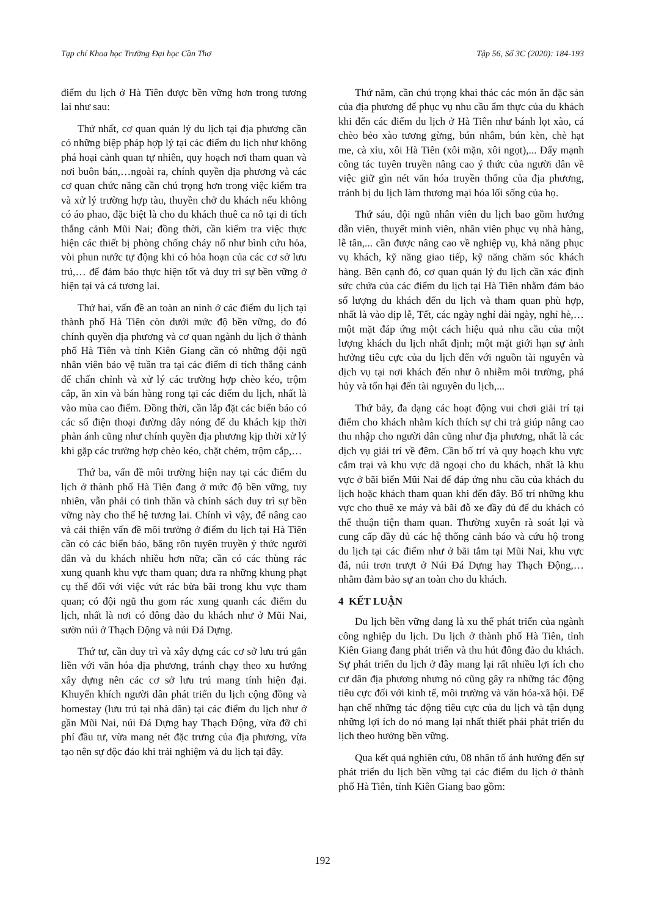Tạp chí Khoa học Trường Đại học Cần Thơ Tập 56, Số 3C (2020): 184-193
điểm du lịch ở Hà Tiên được bền vững hơn trong tương lai như sau:
Thứ nhất, cơ quan quản lý du lịch tại địa phương cần có những biệp pháp hợp lý tại các điểm du lịch như không phá hoại cảnh quan tự nhiên, quy hoạch nơi tham quan và nơi buôn bán,…ngoài ra, chính quyền địa phương và các cơ quan chức năng cần chú trọng hơn trong việc kiểm tra và xử lý trường hợp tàu, thuyền chở du khách nếu không có áo phao, đặc biệt là cho du khách thuê ca nô tại di tích thắng cảnh Mũi Nai; đồng thời, cần kiểm tra việc thực hiện các thiết bị phòng chống cháy nổ như bình cứu hỏa, vòi phun nước tự động khi có hỏa hoạn của các cơ sở lưu trú,… để đảm bảo thực hiện tốt và duy trì sự bền vững ở hiện tại và cả tương lai.
Thứ hai, vấn đề an toàn an ninh ở các điểm du lịch tại thành phố Hà Tiên còn dưới mức độ bền vững, do đó chính quyền địa phương và cơ quan ngành du lịch ở thành phố Hà Tiên và tỉnh Kiên Giang cần có những đội ngũ nhân viên bảo vệ tuần tra tại các điểm di tích thắng cảnh để chấn chỉnh và xử lý các trường hợp chèo kéo, trộm cắp, ăn xin và bán hàng rong tại các điểm du lịch, nhất là vào mùa cao điểm. Đồng thời, cần lắp đặt các biển báo có các số điện thoại đường dây nóng để du khách kịp thời phản ánh cũng như chính quyền địa phương kịp thời xử lý khi gặp các trường hợp chèo kéo, chặt chém, trộm cắp,…
Thứ ba, vấn đề môi trường hiện nay tại các điểm du lịch ở thành phố Hà Tiên đang ở mức độ bền vững, tuy nhiên, vẫn phải có tinh thần và chính sách duy trì sự bền vững này cho thế hệ tương lai. Chính vì vậy, để nâng cao và cải thiện vấn đề môi trường ở điểm du lịch tại Hà Tiên cần có các biển báo, băng rôn tuyên truyền ý thức người dân và du khách nhiều hơn nữa; cần có các thùng rác xung quanh khu vực tham quan; đưa ra những khung phạt cụ thể đối với việc vứt rác bừa bãi trong khu vực tham quan; có đội ngũ thu gom rác xung quanh các điểm du lịch, nhất là nơi có đông đảo du khách như ở Mũi Nai, sườn núi ở Thạch Động và núi Đá Dựng.
Thứ tư, cần duy trì và xây dựng các cơ sở lưu trú gắn liền với văn hóa địa phương, tránh chạy theo xu hướng xây dựng nên các cơ sở lưu trú mang tính hiện đại. Khuyến khích người dân phát triển du lịch cộng đồng và homestay (lưu trú tại nhà dân) tại các điểm du lịch như ở gần Mũi Nai, núi Đá Dựng hay Thạch Động, vừa đỡ chi phí đầu tư, vừa mang nét đặc trưng của địa phương, vừa tạo nên sự độc đáo khi trải nghiệm và du lịch tại đây.
Thứ năm, cần chú trọng khai thác các món ăn đặc sản của địa phương để phục vụ nhu cầu ẩm thực của du khách khi đến các điểm du lịch ở Hà Tiên như bánh lọt xào, cá chèo bẻo xào tương gừng, bún nhâm, bún kèn, chè hạt me, cà xỉu, xôi Hà Tiên (xôi mặn, xôi ngọt),... Đẩy mạnh công tác tuyên truyền nâng cao ý thức của người dân về việc giữ gìn nét văn hóa truyền thống của địa phương, tránh bị du lịch làm thương mại hóa lối sống của họ.
Thứ sáu, đội ngũ nhân viên du lịch bao gồm hướng dẫn viên, thuyết minh viên, nhân viên phục vụ nhà hàng, lễ tân,... cần được nâng cao về nghiệp vụ, khả năng phục vụ khách, kỹ năng giao tiếp, kỹ năng chăm sóc khách hàng. Bên cạnh đó, cơ quan quản lý du lịch cần xác định sức chứa của các điểm du lịch tại Hà Tiên nhằm đảm bảo số lượng du khách đến du lịch và tham quan phù hợp, nhất là vào dịp lễ, Tết, các ngày nghỉ dài ngày, nghỉ hè,…một mặt đáp ứng một cách hiệu quả nhu cầu của một lượng khách du lịch nhất định; một mặt giới hạn sự ảnh hưởng tiêu cực của du lịch đến với nguồn tài nguyên và dịch vụ tại nơi khách đến như ô nhiễm môi trường, phá hủy và tổn hại đến tài nguyên du lịch,...
Thứ bảy, đa dạng các hoạt động vui chơi giải trí tại điểm cho khách nhằm kích thích sự chi trả giúp nâng cao thu nhập cho người dân cũng như địa phương, nhất là các dịch vụ giải trí về đêm. Cần bố trí và quy hoạch khu vực cắm trại và khu vực dã ngoại cho du khách, nhất là khu vực ở bãi biển Mũi Nai để đáp ứng nhu cầu của khách du lịch hoặc khách tham quan khi đến đây. Bố trí những khu vực cho thuê xe máy và bãi đỗ xe đầy đủ để du khách có thể thuận tiện tham quan. Thường xuyên rà soát lại và cung cấp đầy đủ các hệ thống cảnh báo và cứu hộ trong du lịch tại các điểm như ở bãi tắm tại Mũi Nai, khu vực đá, núi trơn trượt ở Núi Đá Dựng hay Thạch Động,…nhằm đảm bảo sự an toàn cho du khách.
4 KẾT LUẬN
Du lịch bền vững đang là xu thế phát triển của ngành công nghiệp du lịch. Du lịch ở thành phố Hà Tiên, tỉnh Kiên Giang đang phát triển và thu hút đông đảo du khách. Sự phát triển du lịch ở đây mang lại rất nhiều lợi ích cho cư dân địa phương nhưng nó cũng gây ra những tác động tiêu cực đối với kinh tế, môi trường và văn hóa-xã hội. Để hạn chế những tác động tiêu cực của du lịch và tận dụng những lợi ích do nó mang lại nhất thiết phải phát triển du lịch theo hướng bền vững.
Qua kết quả nghiên cứu, 08 nhân tố ảnh hưởng đến sự phát triển du lịch bền vững tại các điểm du lịch ở thành phố Hà Tiên, tỉnh Kiên Giang bao gồm:
192